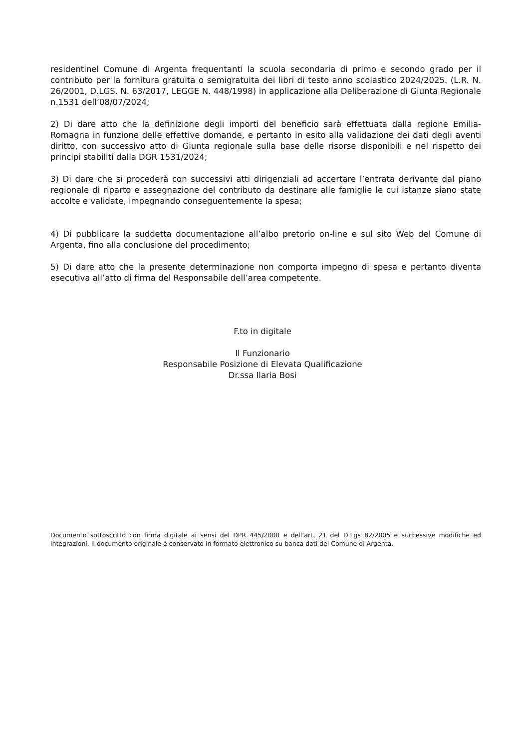residentinel Comune di Argenta frequentanti la scuola secondaria di primo e secondo grado per il contributo per la fornitura gratuita o semigratuita dei libri di testo anno scolastico 2024/2025. (L.R. N. 26/2001, D.LGS. N. 63/2017, LEGGE N. 448/1998) in applicazione alla Deliberazione di Giunta Regionale n.1531 dell’08/07/2024;
2) Di dare atto che la definizione degli importi del beneficio sarà effettuata dalla regione Emilia-Romagna in funzione delle effettive domande, e pertanto in esito alla validazione dei dati degli aventi diritto, con successivo atto di Giunta regionale sulla base delle risorse disponibili e nel rispetto dei principi stabiliti dalla DGR 1531/2024;
3) Di dare che si procederà con successivi atti dirigenziali ad accertare l’entrata derivante dal piano regionale di riparto e assegnazione del contributo da destinare alle famiglie le cui istanze siano state accolte e validate, impegnando conseguentemente la spesa;
4) Di pubblicare la suddetta documentazione all’albo pretorio on-line e sul sito Web del Comune di Argenta, fino alla conclusione del procedimento;
5) Di dare atto che la presente determinazione non comporta impegno di spesa e pertanto diventa esecutiva all’atto di firma del Responsabile dell’area competente.
F.to in digitale
Il Funzionario
Responsabile Posizione di Elevata Qualificazione
Dr.ssa Ilaria Bosi
Documento sottoscritto con firma digitale ai sensi del DPR 445/2000 e dell’art. 21 del D.Lgs 82/2005 e successive modifiche ed integrazioni. Il documento originale è conservato in formato elettronico su banca dati del Comune di Argenta.